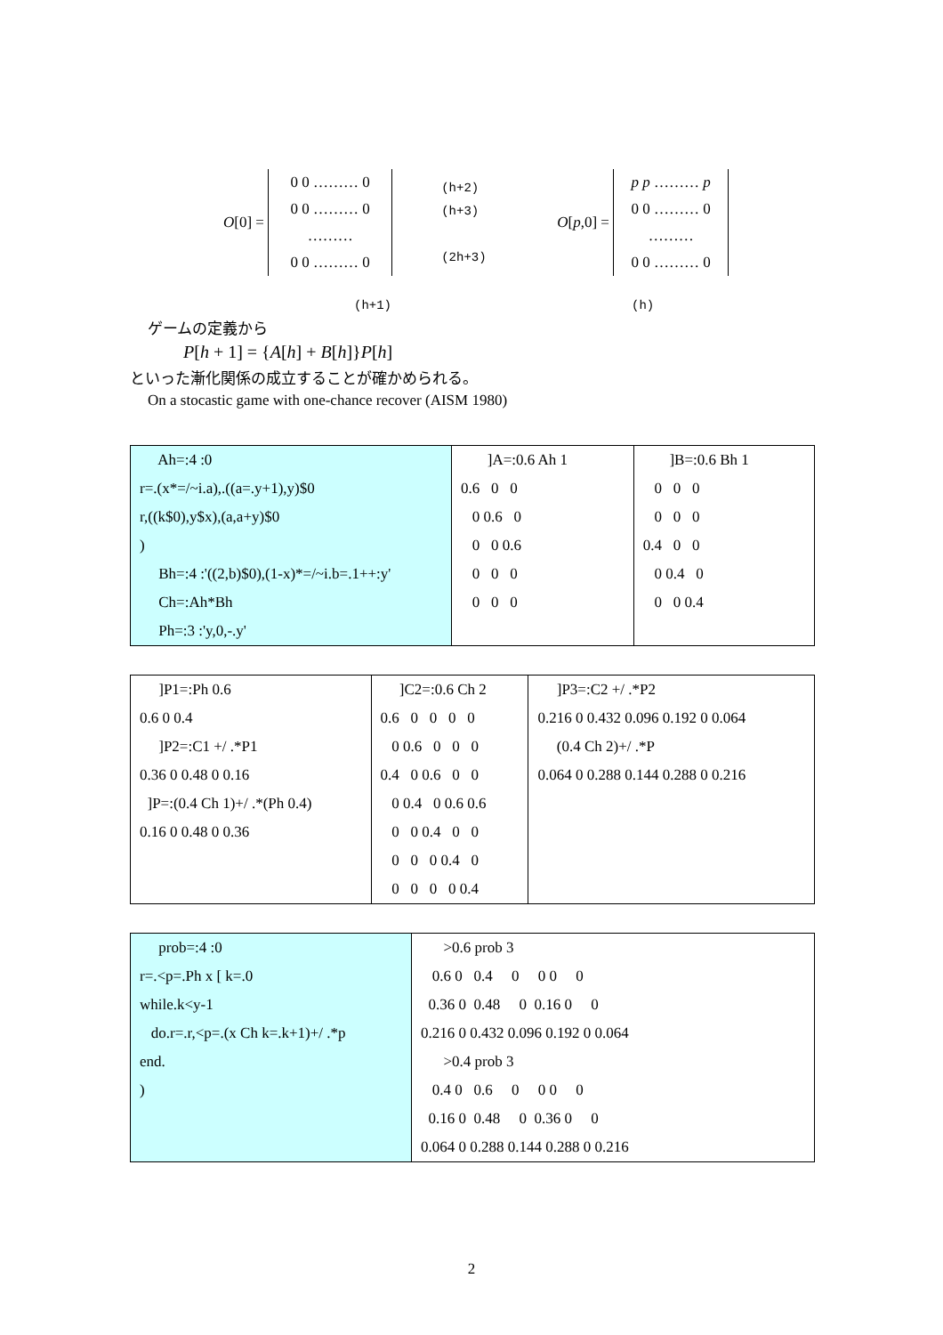O [0] =
0 0 ……… 0
0 0 ……… 0
………
0 0 ……… 0
(h+2)
(h+3)
(2h+3)
O[p,0] =
p p ……… p
0 0 ……… 0
………
0 0 ……… 0
(h+1) (h)
ゲームの定義から
P[h + 1] = {A[h] + B[h]}P[h]
といった漸化関係の成立することが確かめられる。
On a stocastic game with one-chance recover (AISM 1980)
| Ah=:4 :0 r=.(x*=/~i.a),.((a=.y+1),y)$0 r,((k$0),y$x),(a,a+y)$0 ) Bh=:4 :'((2,b)$0),(1-x)*=/~i.b=.1++:y' Ch=:Ah*Bh Ph=:3 :'y,0,-.y' | ]A=:0.6 Ah 1 0.6 0 0 0 0.6 0 0 0 0.6 0 0 0 0 0 0 | ]B=:0.6 Bh 1 0 0 0 0 0 0 0.4 0 0 0 0.4 0 0 0 0.4 |
| ]P1=:Ph 0.6 0.6 0 0.4 ]P2=:C1 +/ .*P1 0.36 0 0.48 0 0.16 ]P=:(0.4 Ch 1)+/ .*(Ph 0.4) 0.16 0 0.48 0 0.36 | ]C2=:0.6 Ch 2 0.6 0 0 0 0 0 0.6 0 0 0 0.4 0 0.6 0 0 0 0.4 0 0.6 0.6 0 0 0.4 0 0 0 0 0 0.4 0 0 0 0 0 0.4 | ]P3=:C2 +/ .*P2 0.216 0 0.432 0.096 0.192 0 0.064 (0.4 Ch 2)+/ .*P 0.064 0 0.288 0.144 0.288 0 0.216 |
| prob=:4 :0 r=.<p=.Ph x [ k=.0 while.k<y-1 do.r=.r,<p=.(x Ch k=.k+1)+/ .*p end. ) | >0.6 prob 3 0.6 0 0.4 0 0 0 0 0.36 0 0.48 0 0.16 0 0 0.216 0 0.432 0.096 0.192 0 0.064 >0.4 prob 3 0.4 0 0.6 0 0 0 0 0.16 0 0.48 0 0.36 0 0 0.064 0 0.288 0.144 0.288 0 0.216 |
2